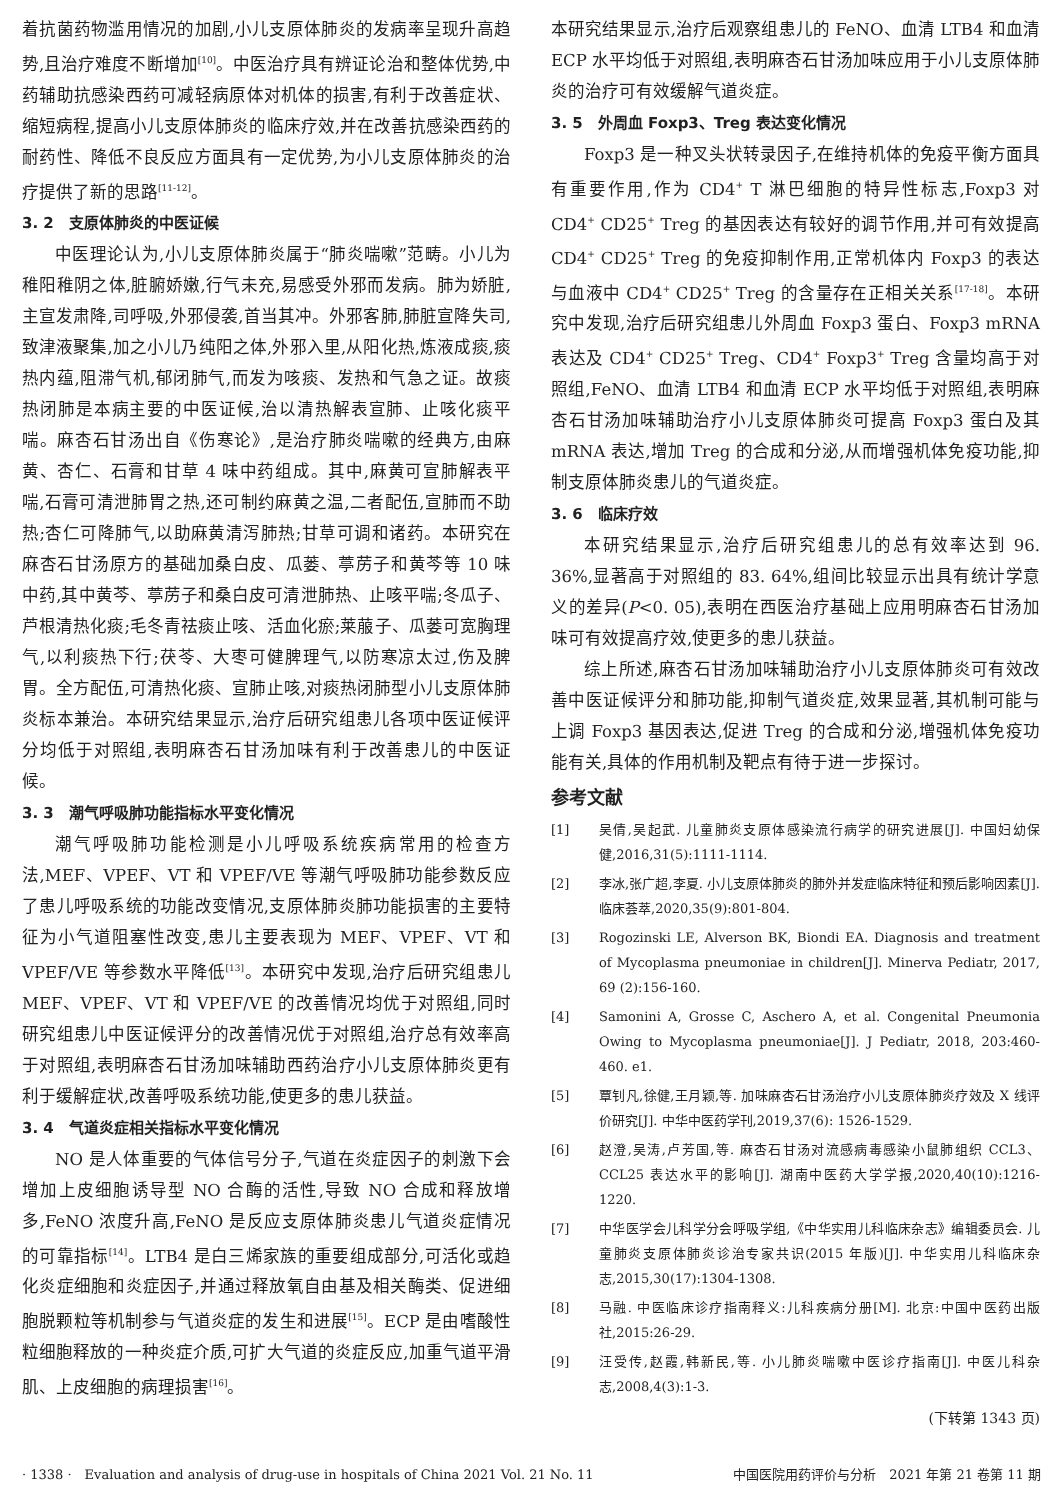着抗菌药物滥用情况的加剧,小儿支原体肺炎的发病率呈现升高趋势,且治疗难度不断增加<sup>[10]</sup>。中医治疗具有辨证论治和整体优势,中药辅助抗感染西药可减轻病原体对机体的损害,有利于改善症状、缩短病程,提高小儿支原体肺炎的临床疗效,并在改善抗感染西药的耐药性、降低不良反应方面具有一定优势,为小儿支原体肺炎的治疗提供了新的思路<sup>[11-12]</sup>。
3. 2　支原体肺炎的中医证候
中医理论认为,小儿支原体肺炎属于“肺炎喘嗽”范畴。小儿为稚阳稚阴之体,脏腑娇嫩,行气未充,易感受外邪而发病。肺为娇脏,主宣发肃降,司呼吸,外邪侵袭,首当其冲。外邪客肺,肺脏宣降失司,致津液聚集,加之小儿乃纯阳之体,外邪入里,从阳化热,炼液成痰,痰热内蕴,阻滞气机,郁闭肺气,而发为咳痰、发热和气急之证。故痰热闭肺是本病主要的中医证候,治以清热解表宣肺、止咳化痰平喘。麻杏石甘汤出自《伤寒论》,是治疗肺炎喘嗽的经典方,由麻黄、杏仁、石膏和甘草 4 味中药组成。其中,麻黄可宣肺解表平喘,石膏可清泄肺胃之热,还可制约麻黄之温,二者配伍,宣肺而不助热;杏仁可降肺气,以助麻黄清泻肺热;甘草可调和诸药。本研究在麻杏石甘汤原方的基础加桑白皮、瓜蒌、葶苈子和黄芩等 10 味中药,其中黄芩、葶苈子和桑白皮可清泄肺热、止咳平喘;冬瓜子、芦根清热化痰;毛冬青祛痰止咳、活血化瘀;莱菔子、瓜蒌可宽胸理气,以利痰热下行;茯苓、大枣可健脾理气,以防寒凉太过,伤及脾胃。全方配伍,可清热化痰、宣肺止咳,对痰热闭肺型小儿支原体肺炎标本兼治。本研究结果显示,治疗后研究组患儿各项中医证候评分均低于对照组,表明麻杏石甘汤加味有利于改善患儿的中医证候。
3. 3　潮气呼吸肺功能指标水平变化情况
潮气呼吸肺功能检测是小儿呼吸系统疾病常用的检查方法,MEF、VPEF、VT 和 VPEF/VE 等潮气呼吸肺功能参数反应了患儿呼吸系统的功能改变情况,支原体肺炎肺功能损害的主要特征为小气道阻塞性改变,患儿主要表现为 MEF、VPEF、VT 和 VPEF/VE 等参数水平降低<sup>[13]</sup>。本研究中发现,治疗后研究组患儿 MEF、VPEF、VT 和 VPEF/VE 的改善情况均优于对照组,同时研究组患儿中医证候评分的改善情况优于对照组,治疗总有效率高于对照组,表明麻杏石甘汤加味辅助西药治疗小儿支原体肺炎更有利于缓解症状,改善呼吸系统功能,使更多的患儿获益。
3. 4　气道炎症相关指标水平变化情况
NO 是人体重要的气体信号分子,气道在炎症因子的刺激下会增加上皮细胞诱导型 NO 合酶的活性,导致 NO 合成和释放增多,FeNO 浓度升高,FeNO 是反应支原体肺炎患儿气道炎症情况的可靠指标<sup>[14]</sup>。LTB4 是白三烯家族的重要组成部分,可活化或趋化炎症细胞和炎症因子,并通过释放氧自由基及相关酶类、促进细胞脱颗粒等机制参与气道炎症的发生和进展<sup>[15]</sup>。ECP 是由嗜酸性粒细胞释放的一种炎症介质,可扩大气道的炎症反应,加重气道平滑肌、上皮细胞的病理损害<sup>[16]</sup>。
本研究结果显示,治疗后观察组患儿的 FeNO、血清 LTB4 和血清 ECP 水平均低于对照组,表明麻杏石甘汤加味应用于小儿支原体肺炎的治疗可有效缓解气道炎症。
3. 5　外周血 Foxp3、Treg 表达变化情况
Foxp3 是一种叉头状转录因子,在维持机体的免疫平衡方面具有重要作用,作为 CD4<sup>+</sup> T 淋巴细胞的特异性标志,Foxp3 对 CD4<sup>+</sup> CD25<sup>+</sup> Treg 的基因表达有较好的调节作用,并可有效提高 CD4<sup>+</sup> CD25<sup>+</sup> Treg 的免疫抑制作用,正常机体内 Foxp3 的表达与血液中 CD4<sup>+</sup> CD25<sup>+</sup> Treg 的含量存在正相关关系<sup>[17-18]</sup>。本研究中发现,治疗后研究组患儿外周血 Foxp3 蛋白、Foxp3 mRNA 表达及 CD4<sup>+</sup> CD25<sup>+</sup> Treg、CD4<sup>+</sup> Foxp3<sup>+</sup> Treg 含量均高于对照组,FeNO、血清 LTB4 和血清 ECP 水平均低于对照组,表明麻杏石甘汤加味辅助治疗小儿支原体肺炎可提高 Foxp3 蛋白及其 mRNA 表达,增加 Treg 的合成和分泌,从而增强机体免疫功能,抑制支原体肺炎患儿的气道炎症。
3. 6　临床疗效
本研究结果显示,治疗后研究组患儿的总有效率达到 96. 36%,显著高于对照组的 83. 64%,组间比较显示出具有统计学意义的差异(P<0. 05),表明在西医治疗基础上应用明麻杏石甘汤加味可有效提高疗效,使更多的患儿获益。
综上所述,麻杏石甘汤加味辅助治疗小儿支原体肺炎可有效改善中医证候评分和肺功能,抑制气道炎症,效果显著,其机制可能与上调 Foxp3 基因表达,促进 Treg 的合成和分泌,增强机体免疫功能有关,具体的作用机制及靶点有待于进一步探讨。
参考文献
[1] 吴倩,吴起武. 儿童肺炎支原体感染流行病学的研究进展[J]. 中国妇幼保健,2016,31(5):1111-1114.
[2] 李冰,张广超,李夏. 小儿支原体肺炎的肺外并发症临床特征和预后影响因素[J]. 临床荟萃,2020,35(9):801-804.
[3] Rogozinski LE, Alverson BK, Biondi EA. Diagnosis and treatment of Mycoplasma pneumoniae in children[J]. Minerva Pediatr, 2017, 69 (2):156-160.
[4] Samonini A, Grosse C, Aschero A, et al. Congenital Pneumonia Owing to Mycoplasma pneumoniae[J]. J Pediatr, 2018, 203:460-460. e1.
[5] 覃钊凡,徐健,王月颖,等. 加味麻杏石甘汤治疗小儿支原体肺炎疗效及 X 线评价研究[J]. 中华中医药学刊,2019,37(6): 1526-1529.
[6] 赵澄,吴涛,卢芳国,等. 麻杏石甘汤对流感病毒感染小鼠肺组织 CCL3、CCL25 表达水平的影响[J]. 湖南中医药大学学报,2020,40(10):1216-1220.
[7] 中华医学会儿科学分会呼吸学组,《中华实用儿科临床杂志》编辑委员会. 儿童肺炎支原体肺炎诊治专家共识(2015 年版)[J]. 中华实用儿科临床杂志,2015,30(17):1304-1308.
[8] 马融. 中医临床诊疗指南释义:儿科疾病分册[M]. 北京:中国中医药出版社,2015:26-29.
[9] 汪受传,赵霞,韩新民,等. 小儿肺炎喘嗽中医诊疗指南[J]. 中医儿科杂志,2008,4(3):1-3.
(下转第 1343 页)
· 1338 ·　Evaluation and analysis of drug-use in hospitals of China 2021 Vol. 21 No. 11 中国医院用药评价与分析　2021 年第 21 卷第 11 期